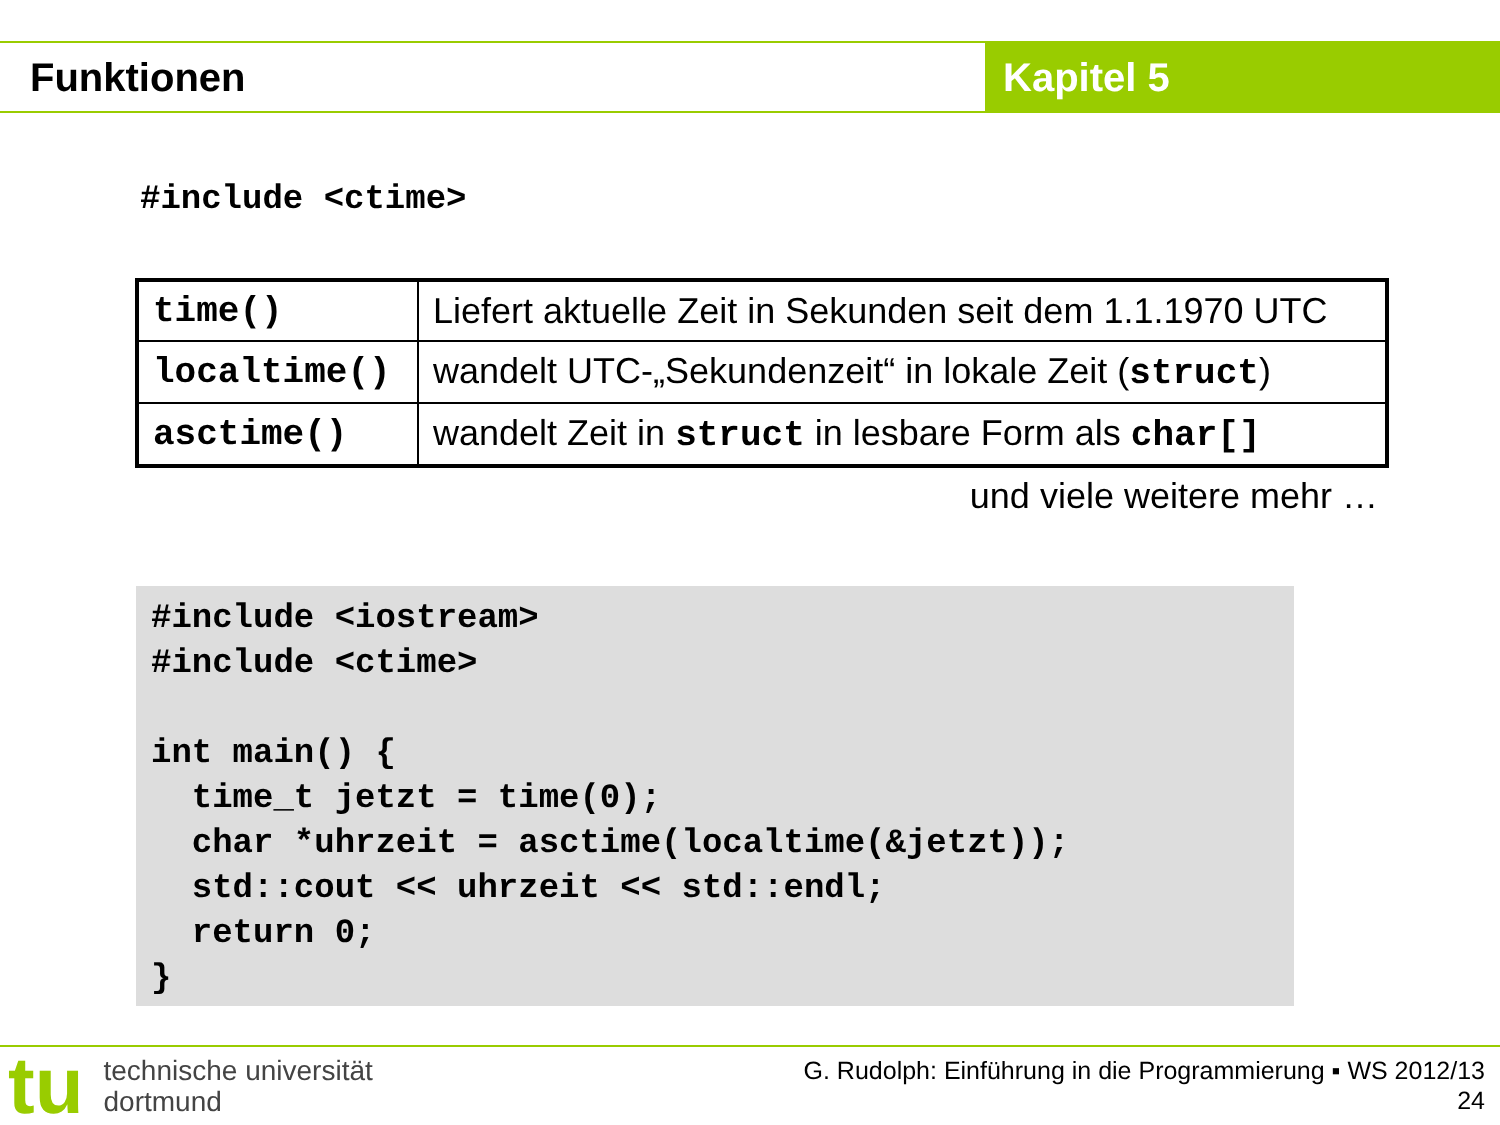Funktionen Kapitel 5
#include <ctime>
| time() | Liefert aktuelle Zeit in Sekunden seit dem 1.1.1970 UTC |
| localtime() | wandelt UTC-„Sekundenzeit“ in lokale Zeit ( struct ) |
| asctime() | wandelt Zeit in struct in lesbare Form als char[] |
und viele weitere mehr …
#include <iostream>
#include <ctime>

int main() {
  time_t jetzt = time(0);
  char *uhrzeit = asctime(localtime(&jetzt));
  std::cout << uhrzeit << std::endl;
  return 0;
}
tu
technische universität
dortmund
G. Rudolph: Einführung in die Programmierung ▪ WS 2012/13
24